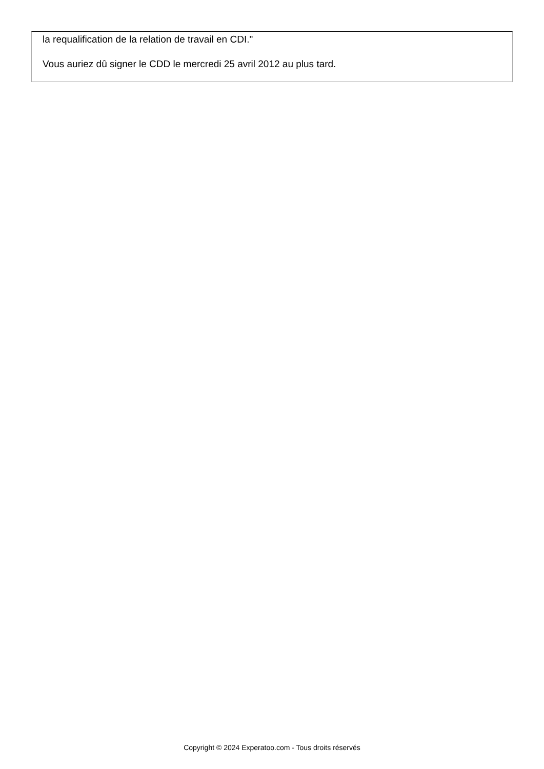la requalification de la relation de travail en CDI."
Vous auriez dû signer le CDD le mercredi 25 avril 2012 au plus tard.
Copyright © 2024 Experatoo.com - Tous droits réservés